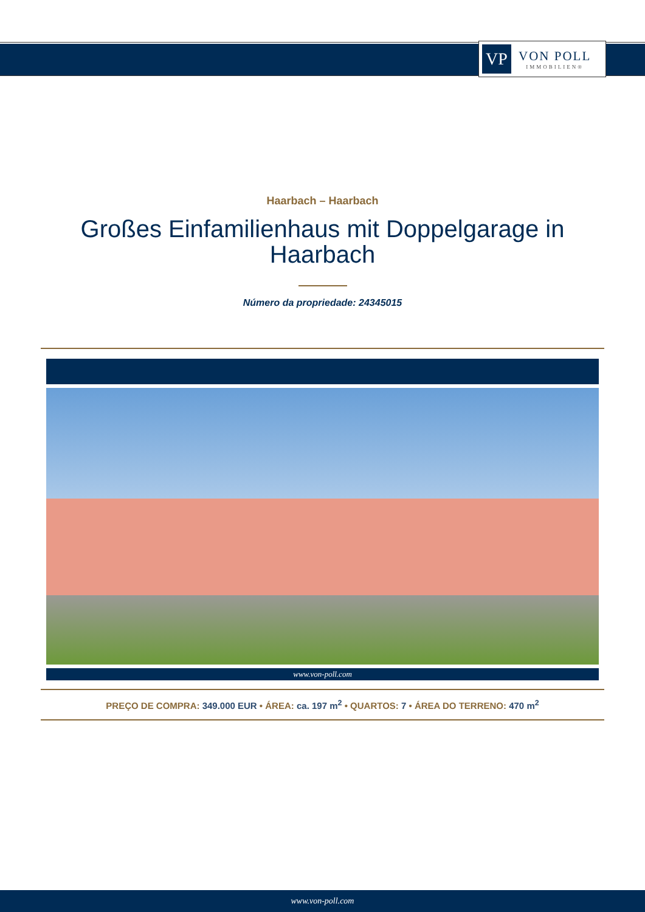VP
VON POLL
IMMOBILIEN®
Haarbach – Haarbach
Großes Einfamilienhaus mit Doppelgarage in Haarbach
Número da propriedade: 24345015
www.von-poll.com
PREÇO DE COMPRA: 349.000 EUR • ÁREA: ca. 197 m<sup>2</sup> • QUARTOS: 7 • ÁREA DO TERRENO: 470 m<sup>2</sup>
www.von-poll.com